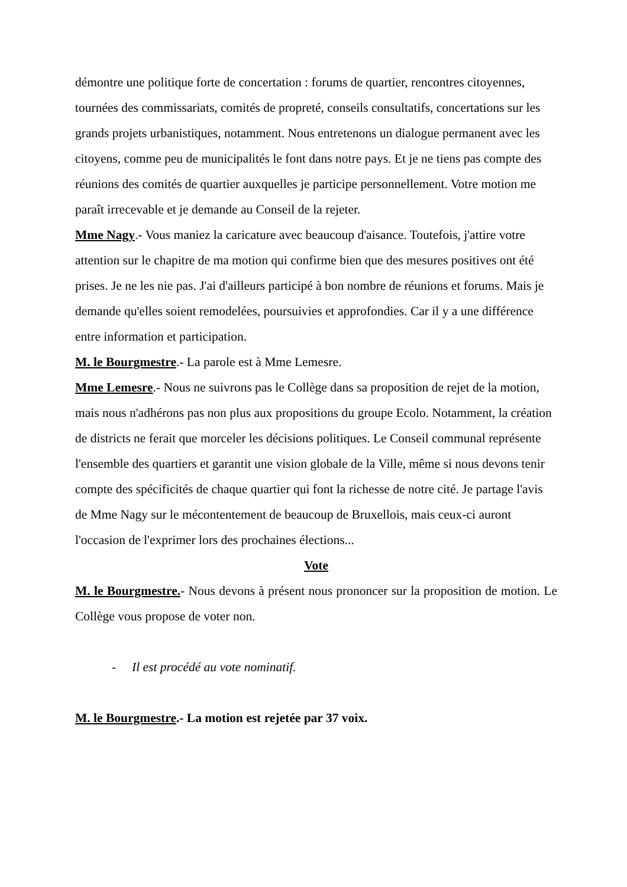démontre une politique forte de concertation : forums de quartier, rencontres citoyennes, tournées des commissariats, comités de propreté, conseils consultatifs, concertations sur les grands projets urbanistiques, notamment. Nous entretenons un dialogue permanent avec les citoyens, comme peu de municipalités le font dans notre pays. Et je ne tiens pas compte des réunions des comités de quartier auxquelles je participe personnellement. Votre motion me paraît irrecevable et je demande au Conseil de la rejeter.
Mme Nagy.- Vous maniez la caricature avec beaucoup d'aisance. Toutefois, j'attire votre attention sur le chapitre de ma motion qui confirme bien que des mesures positives ont été prises. Je ne les nie pas. J'ai d'ailleurs participé à bon nombre de réunions et forums. Mais je demande qu'elles soient remodelées, poursuivies et approfondies. Car il y a une différence entre information et participation.
M. le Bourgmestre.- La parole est à Mme Lemesre.
Mme Lemesre.- Nous ne suivrons pas le Collège dans sa proposition de rejet de la motion, mais nous n'adhérons pas non plus aux propositions du groupe Ecolo. Notamment, la création de districts ne ferait que morceler les décisions politiques. Le Conseil communal représente l'ensemble des quartiers et garantit une vision globale de la Ville, même si nous devons tenir compte des spécificités de chaque quartier qui font la richesse de notre cité. Je partage l'avis de Mme Nagy sur le mécontentement de beaucoup de Bruxellois, mais ceux-ci auront l'occasion de l'exprimer lors des prochaines élections...
Vote
M. le Bourgmestre.- Nous devons à présent nous prononcer sur la proposition de motion. Le Collège vous propose de voter non.
- Il est procédé au vote nominatif.
M. le Bourgmestre.- La motion est rejetée par 37 voix.